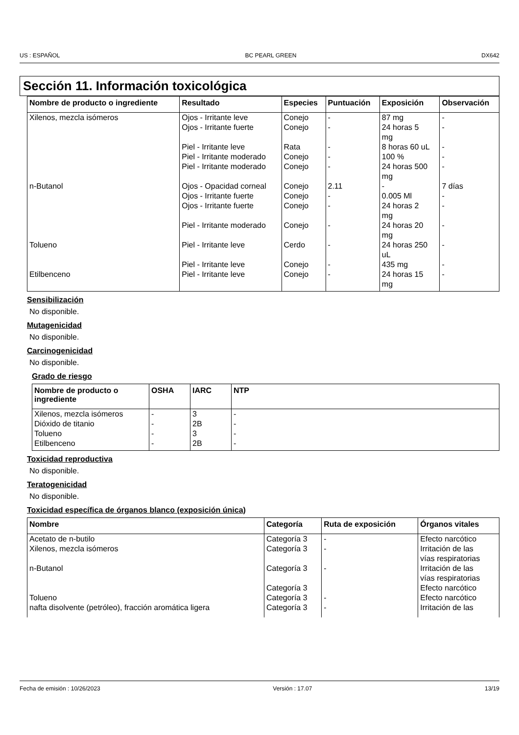US : ESPAÑOL BC PEARL GREEN DX642
Sección 11. Información toxicológica
| Nombre de producto o ingrediente | Resultado | Especies | Puntuación | Exposición | Observación |
| --- | --- | --- | --- | --- | --- |
| Xilenos, mezcla isómeros | Ojos - Irritante leve | Conejo | - | 87 mg | - |
| | Ojos - Irritante fuerte | Conejo | - | 24 horas 5 mg | - |
| | Piel - Irritante leve | Rata | - | 8 horas 60 uL | - |
| | Piel - Irritante moderado | Conejo | - | 100 % | - |
| | Piel - Irritante moderado | Conejo | - | 24 horas 500 mg | - |
| n-Butanol | Ojos - Opacidad corneal | Conejo | 2.11 | - | 7 días |
| | Ojos - Irritante fuerte | Conejo | - | 0.005 Ml | - |
| | Ojos - Irritante fuerte | Conejo | - | 24 horas 2 mg | - |
| | Piel - Irritante moderado | Conejo | - | 24 horas 20 mg | - |
| Tolueno | Piel - Irritante leve | Cerdo | - | 24 horas 250 uL | - |
| | Piel - Irritante leve | Conejo | - | 435 mg | - |
| Etilbenceno | Piel - Irritante leve | Conejo | - | 24 horas 15 mg | - |
Sensibilización
No disponible.
Mutagenicidad
No disponible.
Carcinogenicidad
No disponible.
Grado de riesgo
| Nombre de producto o ingrediente | OSHA | IARC | NTP |
| --- | --- | --- | --- |
| Xilenos, mezcla isómeros | - | 3 | - |
| Dióxido de titanio | - | 2B | - |
| Tolueno | - | 3 | - |
| Etilbenceno | - | 2B | - |
Toxicidad reproductiva
No disponible.
Teratogenicidad
No disponible.
Toxicidad específica de órganos blanco (exposición única)
| Nombre | Categoría | Ruta de exposición | Órganos vitales |
| --- | --- | --- | --- |
| Acetato de n-butilo | Categoría 3 | - | Efecto narcótico |
| Xilenos, mezcla isómeros | Categoría 3 | - | Irritación de las vías respiratorias |
| n-Butanol | Categoría 3 | - | Irritación de las vías respiratorias |
| | Categoría 3 | | Efecto narcótico |
| Tolueno | Categoría 3 | - | Efecto narcótico |
| nafta disolvente (petróleo), fracción aromática ligera | Categoría 3 | - | Irritación de las |
Fecha de emisión : 10/26/2023 Versión : 17.07 13/19